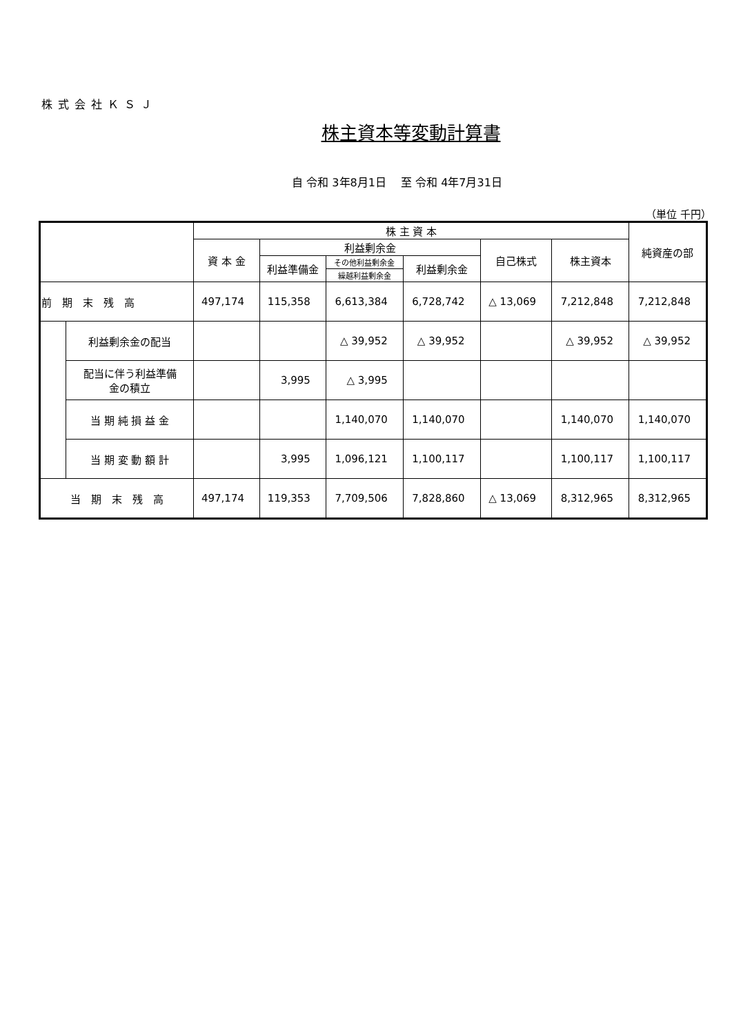株式会社ＫＳＪ
株主資本等変動計算書
自 令和 3年8月1日　 至 令和 4年7月31日
（単位 千円）
| | | 株 主 資 本 | | | | | | 純資産の部 |
| --- | --- | --- | --- | --- | --- | --- | --- | --- |
| | | 資 本 金 | 利益剰余金 | | | 自己株式 | 株主資本 | |
| | | | 利益準備金 | その他利益剰余金 | 利益剰余金 | | | |
| | | | | 繰越利益剰余金 | | | | |
| 前 期 末 残 高 | | 497,174 | 115,358 | 6,613,384 | 6,728,742 | △ 13,069 | 7,212,848 | 7,212,848 |
| | 利益剰余金の配当 | | | △ 39,952 | △ 39,952 | | △ 39,952 | △ 39,952 |
| | 配当に伴う利益準備 金の積立 | | 3,995 | △ 3,995 | | | | |
| | 当 期 純 損 益 金 | | | 1,140,070 | 1,140,070 | | 1,140,070 | 1,140,070 |
| | 当 期 変 動 額 計 | | 3,995 | 1,096,121 | 1,100,117 | | 1,100,117 | 1,100,117 |
| 当 期 末 残 高 | | 497,174 | 119,353 | 7,709,506 | 7,828,860 | △ 13,069 | 8,312,965 | 8,312,965 |